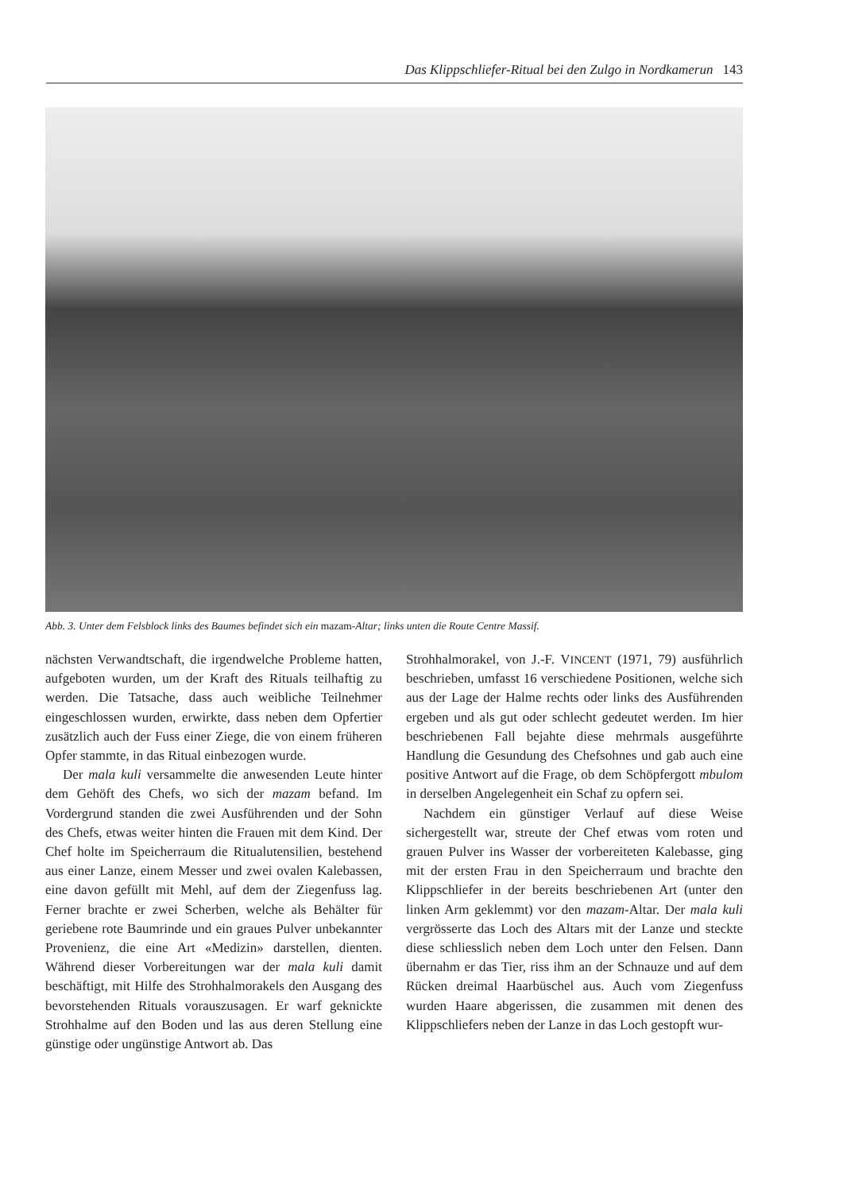Das Klippschliefer-Ritual bei den Zulgo in Nordkamerun 143
Abb. 3. Unter dem Felsblock links des Baumes befindet sich ein mazam-Altar; links unten die Route Centre Massif.
nächsten Verwandtschaft, die irgendwelche Probleme hatten, aufgeboten wurden, um der Kraft des Rituals teilhaftig zu werden. Die Tatsache, dass auch weibliche Teilnehmer eingeschlossen wurden, erwirkte, dass neben dem Opfertier zusätzlich auch der Fuss einer Ziege, die von einem früheren Opfer stammte, in das Ritual einbezogen wurde.
Der mala kuli versammelte die anwesenden Leute hinter dem Gehöft des Chefs, wo sich der mazam befand. Im Vordergrund standen die zwei Ausführenden und der Sohn des Chefs, etwas weiter hinten die Frauen mit dem Kind. Der Chef holte im Speicherraum die Ritualutensilien, bestehend aus einer Lanze, einem Messer und zwei ovalen Kalebassen, eine davon gefüllt mit Mehl, auf dem der Ziegenfuss lag. Ferner brachte er zwei Scherben, welche als Behälter für geriebene rote Baumrinde und ein graues Pulver unbekannter Provenienz, die eine Art «Medizin» darstellen, dienten. Während dieser Vorbereitungen war der mala kuli damit beschäftigt, mit Hilfe des Strohhalmorakels den Ausgang des bevorstehenden Rituals vorauszusagen. Er warf geknickte Strohhalme auf den Boden und las aus deren Stellung eine günstige oder ungünstige Antwort ab. Das
Strohhalmorakel, von J.-F. VINCENT (1971, 79) ausführlich beschrieben, umfasst 16 verschiedene Positionen, welche sich aus der Lage der Halme rechts oder links des Ausführenden ergeben und als gut oder schlecht gedeutet werden. Im hier beschriebenen Fall bejahte diese mehrmals ausgeführte Handlung die Gesundung des Chefsohnes und gab auch eine positive Antwort auf die Frage, ob dem Schöpfergott mbulom in derselben Angelegenheit ein Schaf zu opfern sei.
Nachdem ein günstiger Verlauf auf diese Weise sichergestellt war, streute der Chef etwas vom roten und grauen Pulver ins Wasser der vorbereiteten Kalebasse, ging mit der ersten Frau in den Speicherraum und brachte den Klippschliefer in der bereits beschriebenen Art (unter den linken Arm geklemmt) vor den mazam-Altar. Der mala kuli vergrösserte das Loch des Altars mit der Lanze und steckte diese schliesslich neben dem Loch unter den Felsen. Dann übernahm er das Tier, riss ihm an der Schnauze und auf dem Rücken dreimal Haarbüschel aus. Auch vom Ziegenfuss wurden Haare abgerissen, die zusammen mit denen des Klippschliefers neben der Lanze in das Loch gestopft wur-